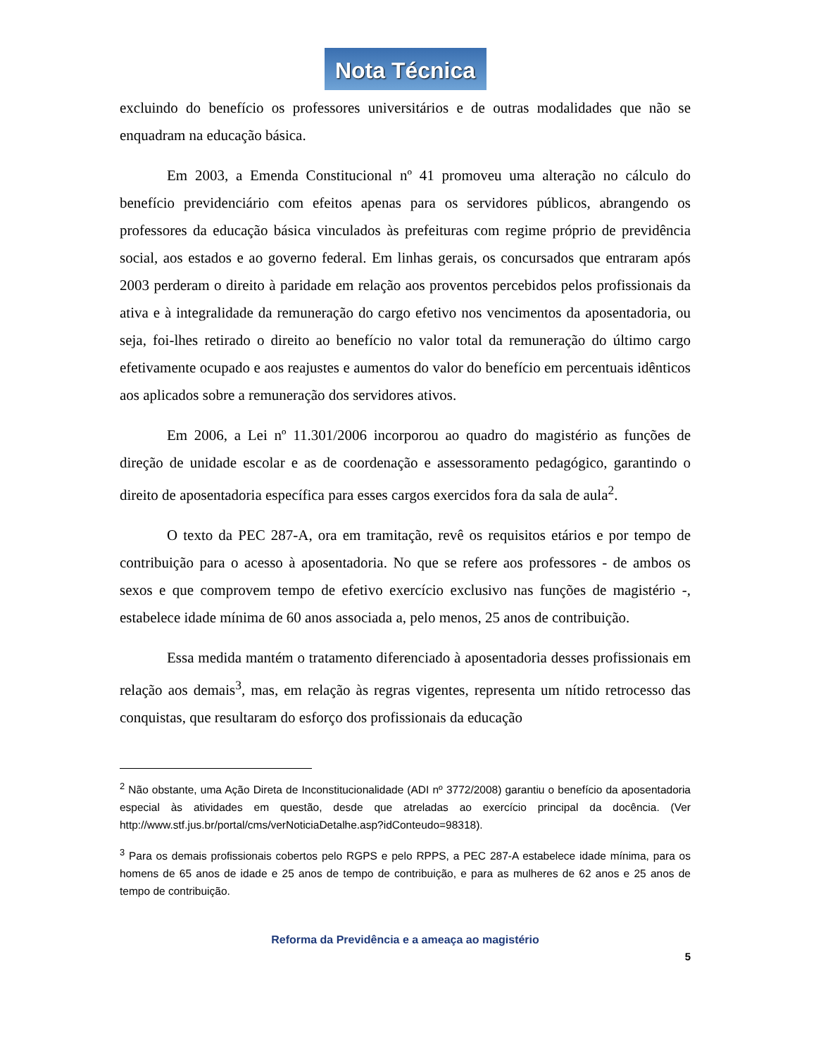Nota Técnica
excluindo do benefício os professores universitários e de outras modalidades que não se enquadram na educação básica.
Em 2003, a Emenda Constitucional nº 41 promoveu uma alteração no cálculo do benefício previdenciário com efeitos apenas para os servidores públicos, abrangendo os professores da educação básica vinculados às prefeituras com regime próprio de previdência social, aos estados e ao governo federal. Em linhas gerais, os concursados que entraram após 2003 perderam o direito à paridade em relação aos proventos percebidos pelos profissionais da ativa e à integralidade da remuneração do cargo efetivo nos vencimentos da aposentadoria, ou seja, foi-lhes retirado o direito ao benefício no valor total da remuneração do último cargo efetivamente ocupado e aos reajustes e aumentos do valor do benefício em percentuais idênticos aos aplicados sobre a remuneração dos servidores ativos.
Em 2006, a Lei nº 11.301/2006 incorporou ao quadro do magistério as funções de direção de unidade escolar e as de coordenação e assessoramento pedagógico, garantindo o direito de aposentadoria específica para esses cargos exercidos fora da sala de aula<sup>2</sup>.
O texto da PEC 287-A, ora em tramitação, revê os requisitos etários e por tempo de contribuição para o acesso à aposentadoria. No que se refere aos professores - de ambos os sexos e que comprovem tempo de efetivo exercício exclusivo nas funções de magistério -, estabelece idade mínima de 60 anos associada a, pelo menos, 25 anos de contribuição.
Essa medida mantém o tratamento diferenciado à aposentadoria desses profissionais em relação aos demais<sup>3</sup>, mas, em relação às regras vigentes, representa um nítido retrocesso das conquistas, que resultaram do esforço dos profissionais da educação
<sup>2</sup> Não obstante, uma Ação Direta de Inconstitucionalidade (ADI nº 3772/2008) garantiu o benefício da aposentadoria especial às atividades em questão, desde que atreladas ao exercício principal da docência. (Ver http://www.stf.jus.br/portal/cms/verNoticiaDetalhe.asp?idConteudo=98318).
<sup>3</sup> Para os demais profissionais cobertos pelo RGPS e pelo RPPS, a PEC 287-A estabelece idade mínima, para os homens de 65 anos de idade e 25 anos de tempo de contribuição, e para as mulheres de 62 anos e 25 anos de tempo de contribuição.
Reforma da Previdência e a ameaça ao magistério
5